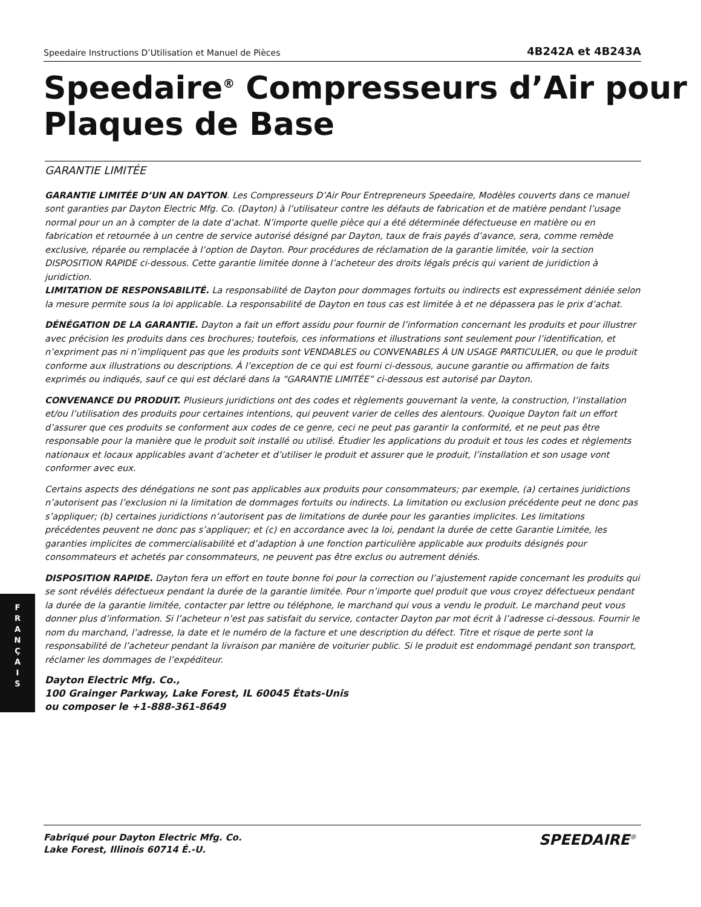Speedaire Instructions D’Utilisation et Manuel de Pièces 4B242A et 4B243A
Speedaire<sup>®</sup> Compresseurs d’Air pour
Plaques de Base
GARANTIE LIMITÉE
GARANTIE LIMITÉE D’UN AN DAYTON. Les Compresseurs D’Air Pour Entrepreneurs Speedaire, Modèles couverts dans ce manuel sont garanties par Dayton Electric Mfg. Co. (Dayton) à l’utilisateur contre les défauts de fabrication et de matière pendant l’usage normal pour un an à compter de la date d’achat. N’importe quelle pièce qui a été déterminée défectueuse en matière ou en fabrication et retournée à un centre de service autorisé désigné par Dayton, taux de frais payés d’avance, sera, comme remède exclusive, réparée ou remplacée à l’option de Dayton. Pour procédures de réclamation de la garantie limitée, voir la section DISPOSITION RAPIDE ci-dessous. Cette garantie limitée donne à l’acheteur des droits légals précis qui varient de juridiction à juridiction.
LIMITATION DE RESPONSABILITÉ. La responsabilité de Dayton pour dommages fortuits ou indirects est expressément déniée selon la mesure permite sous la loi applicable. La responsabilité de Dayton en tous cas est limitée à et ne dépassera pas le prix d’achat.
DÉNÉGATION DE LA GARANTIE. Dayton a fait un effort assidu pour fournir de l’information concernant les produits et pour illustrer avec précision les produits dans ces brochures; toutefois, ces informations et illustrations sont seulement pour l’identification, et n’expriment pas ni n’impliquent pas que les produits sont VENDABLES ou CONVENABLES À UN USAGE PARTICULIER, ou que le produit conforme aux illustrations ou descriptions. À l’exception de ce qui est fourni ci-dessous, aucune garantie ou affirmation de faits exprimés ou indiqués, sauf ce qui est déclaré dans la “GARANTIE LIMITÉE” ci-dessous est autorisé par Dayton.
CONVENANCE DU PRODUIT. Plusieurs juridictions ont des codes et règlements gouvernant la vente, la construction, l’installation et/ou l’utilisation des produits pour certaines intentions, qui peuvent varier de celles des alentours. Quoique Dayton fait un effort d’assurer que ces produits se conforment aux codes de ce genre, ceci ne peut pas garantir la conformité, et ne peut pas être responsable pour la manière que le produit soit installé ou utilisé. Étudier les applications du produit et tous les codes et règlements nationaux et locaux applicables avant d’acheter et d’utiliser le produit et assurer que le produit, l’installation et son usage vont conformer avec eux.
Certains aspects des dénégations ne sont pas applicables aux produits pour consommateurs; par exemple, (a) certaines juridictions n’autorisent pas l’exclusion ni la limitation de dommages fortuits ou indirects. La limitation ou exclusion précédente peut ne donc pas s’appliquer; (b) certaines juridictions n’autorisent pas de limitations de durée pour les garanties implicites. Les limitations précédentes peuvent ne donc pas s’appliquer; et (c) en accordance avec la loi, pendant la durée de cette Garantie Limitée, les garanties implicites de commercialisabilité et d’adaption à une fonction particulière applicable aux produits désignés pour consommateurs et achetés par consommateurs, ne peuvent pas être exclus ou autrement déniés.
DISPOSITION RAPIDE. Dayton fera un effort en toute bonne foi pour la correction ou l’ajustement rapide concernant les produits qui se sont révélés défectueux pendant la durée de la garantie limitée. Pour n’importe quel produit que vous croyez défectueux pendant la durée de la garantie limitée, contacter par lettre ou téléphone, le marchand qui vous a vendu le produit. Le marchand peut vous donner plus d’information. Si l’acheteur n’est pas satisfait du service, contacter Dayton par mot écrit à l’adresse ci-dessous. Fournir le nom du marchand, l’adresse, la date et le numéro de la facture et une description du défect. Titre et risque de perte sont la responsabilité de l’acheteur pendant la livraison par manière de voiturier public. Si le produit est endommagé pendant son transport, réclamer les dommages de l’expéditeur.
Dayton Electric Mfg. Co.,
100 Grainger Parkway, Lake Forest, IL 60045 États-Unis
ou composer le +1-888-361-8649
F
R
A
N
Ç
A
I
S
Fabriqué pour Dayton Electric Mfg. Co.
Lake Forest, Illinois 60714 É.-U.
SPEEDAIRE<sup>®</sup>